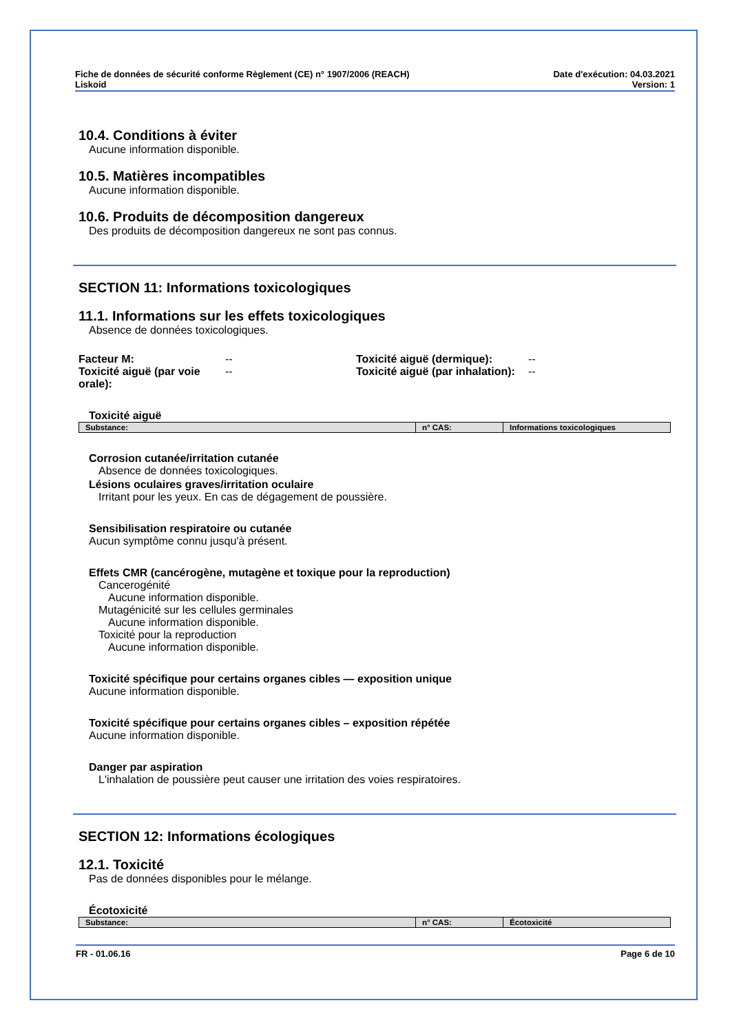Fiche de données de sécurité conforme Règlement (CE) n° 1907/2006 (REACH)
Liskoid
Date d'exécution: 04.03.2021
Version: 1
10.4. Conditions à éviter
Aucune information disponible.
10.5. Matières incompatibles
Aucune information disponible.
10.6. Produits de décomposition dangereux
Des produits de décomposition dangereux ne sont pas connus.
SECTION 11: Informations toxicologiques
11.1. Informations sur les effets toxicologiques
Absence de données toxicologiques.
Facteur M:
--
Toxicité aiguë (dermique):
--
Toxicité aiguë (par voie orale):
--
Toxicité aiguë (par inhalation):
--
Toxicité aiguë
| Substance: | n° CAS: | Informations toxicologiques |
| --- | --- | --- |
Corrosion cutanée/irritation cutanée
Absence de données toxicologiques.
Lésions oculaires graves/irritation oculaire
Irritant pour les yeux. En cas de dégagement de poussière.
Sensibilisation respiratoire ou cutanée
Aucun symptôme connu jusqu'à présent.
Effets CMR (cancérogène, mutagène et toxique pour la reproduction)
Cancerogénité
Aucune information disponible.
Mutagénicité sur les cellules germinales
Aucune information disponible.
Toxicité pour la reproduction
Aucune information disponible.
Toxicité spécifique pour certains organes cibles — exposition unique
Aucune information disponible.
Toxicité spécifique pour certains organes cibles – exposition répétée
Aucune information disponible.
Danger par aspiration
L'inhalation de poussière peut causer une irritation des voies respiratoires.
SECTION 12: Informations écologiques
12.1. Toxicité
Pas de données disponibles pour le mélange.
Écotoxicité
| Substance: | n° CAS: | Écotoxicité |
| --- | --- | --- |
FR - 01.06.16 Page 6 de 10